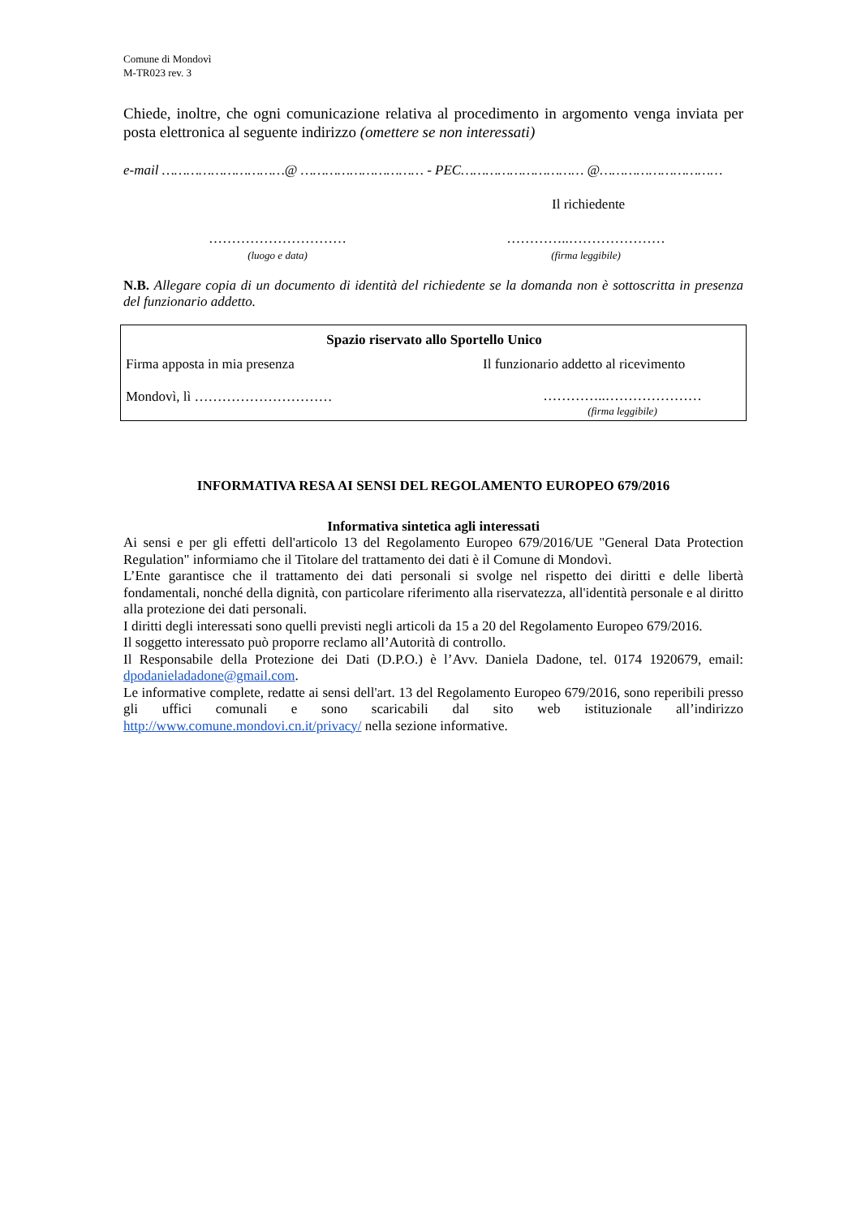Comune di Mondovì
M-TR023 rev. 3
Chiede, inoltre, che ogni comunicazione relativa al procedimento in argomento venga inviata per posta elettronica al seguente indirizzo (omettere se non interessati)
e-mail …………………………@ ………………………… - PEC………………………… @…………………………
Il richiedente
…………………………
(luogo e data)
…………..…………………
(firma leggibile)
N.B. Allegare copia di un documento di identità del richiedente se la domanda non è sottoscritta in presenza del funzionario addetto.
Spazio riservato allo Sportello Unico
Firma apposta in mia presenza Il funzionario addetto al ricevimento
Mondovì, lì …………………………
…………..…………………
(firma leggibile)
INFORMATIVA RESA AI SENSI DEL REGOLAMENTO EUROPEO 679/2016
Informativa sintetica agli interessati
Ai sensi e per gli effetti dell'articolo 13 del Regolamento Europeo 679/2016/UE "General Data Protection Regulation" informiamo che il Titolare del trattamento dei dati è il Comune di Mondovì.
L’Ente garantisce che il trattamento dei dati personali si svolge nel rispetto dei diritti e delle libertà fondamentali, nonché della dignità, con particolare riferimento alla riservatezza, all'identità personale e al diritto alla protezione dei dati personali.
I diritti degli interessati sono quelli previsti negli articoli da 15 a 20 del Regolamento Europeo 679/2016.
Il soggetto interessato può proporre reclamo all’Autorità di controllo.
Il Responsabile della Protezione dei Dati (D.P.O.) è l’Avv. Daniela Dadone, tel. 0174 1920679, email: dpodanieladadone@gmail.com.
Le informative complete, redatte ai sensi dell'art. 13 del Regolamento Europeo 679/2016, sono reperibili presso gli uffici comunali e sono scaricabili dal sito web istituzionale all’indirizzo http://www.comune.mondovi.cn.it/privacy/ nella sezione informative.